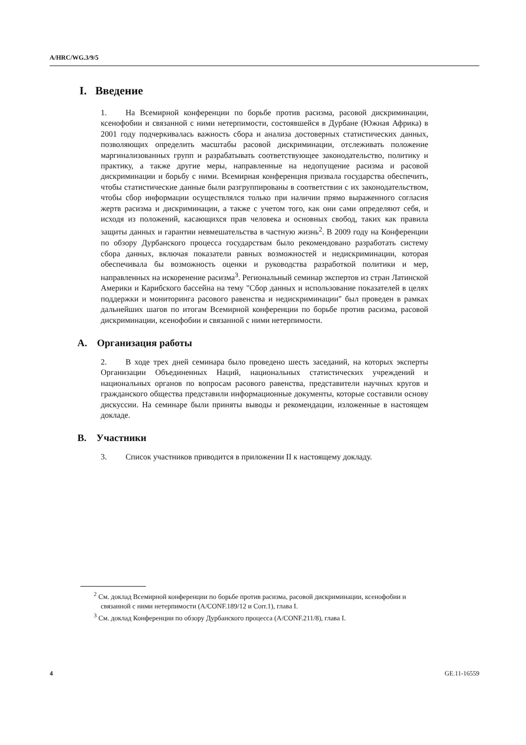A/HRC/WG.3/9/5
I. Введение
1. На Всемирной конференции по борьбе против расизма, расовой дискриминации, ксенофобии и связанной с ними нетерпимости, состоявшейся в Дурбане (Южная Африка) в 2001 году подчеркивалась важность сбора и анализа достоверных статистических данных, позволяющих определить масштабы расовой дискриминации, отслеживать положение маргинализованных групп и разрабатывать соответствующее законодательство, политику и практику, а также другие меры, направленные на недопущение расизма и расовой дискриминации и борьбу с ними. Всемирная конференция призвала государства обеспечить, чтобы статистические данные были разгруппированы в соответствии с их законодательством, чтобы сбор информации осуществлялся только при наличии прямо выраженного согласия жертв расизма и дискриминации, а также с учетом того, как они сами определяют себя, и исходя из положений, касающихся прав человека и основных свобод, таких как правила защиты данных и гарантии невмешательства в частную жизнь<sup>2</sup>. В 2009 году на Конференции по обзору Дурбанского процесса государствам было рекомендовано разработать систему сбора данных, включая показатели равных возможностей и недискриминации, которая обеспечивала бы возможность оценки и руководства разработкой политики и мер, направленных на искоренение расизма<sup>3</sup>. Региональный семинар экспертов из стран Латинской Америки и Карибского бассейна на тему "Сбор данных и использование показателей в целях поддержки и мониторинга расового равенства и недискриминации" был проведен в рамках дальнейших шагов по итогам Всемирной конференции по борьбе против расизма, расовой дискриминации, ксенофобии и связанной с ними нетерпимости.
A. Организация работы
2. В ходе трех дней семинара было проведено шесть заседаний, на которых эксперты Организации Объединенных Наций, национальных статистических учреждений и национальных органов по вопросам расового равенства, представители научных кругов и гражданского общества представили информационные документы, которые составили основу дискуссии. На семинаре были приняты выводы и рекомендации, изложенные в настоящем докладе.
B. Участники
3. Список участников приводится в приложении II к настоящему докладу.
<sup>2</sup> См. доклад Всемирной конференции по борьбе против расизма, расовой дискриминации, ксенофобии и связанной с ними нетерпимости (A/CONF.189/12 и Corr.1), глава I.
<sup>3</sup> См. доклад Конференции по обзору Дурбанского процесса (A/CONF.211/8), глава I.
4 GE.11-16559